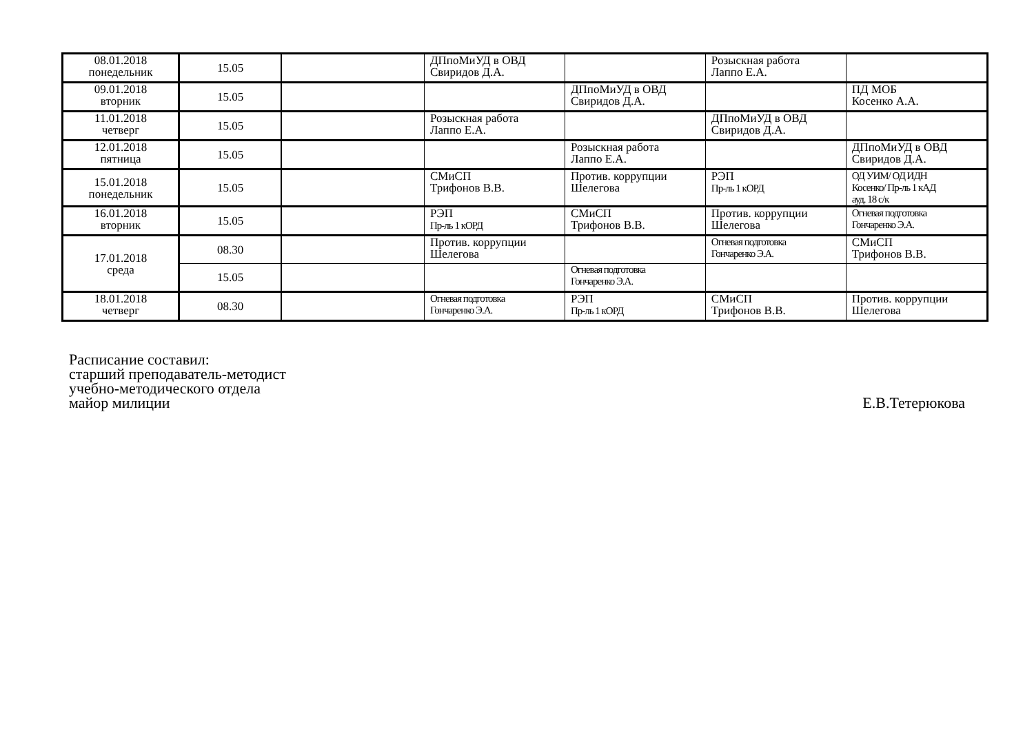| 08.01.2018 понедельник | 15.05 | | ДПпоМиУД в ОВД Свиридов Д.А. | | Розыскная работа Лаппо Е.А. | |
| 09.01.2018 вторник | 15.05 | | | ДПпоМиУД в ОВД Свиридов Д.А. | | ПД МОБ Косенко А.А. |
| 11.01.2018 четверг | 15.05 | | Розыскная работа Лаппо Е.А. | | ДПпоМиУД в ОВД Свиридов Д.А. | |
| 12.01.2018 пятница | 15.05 | | | Розыскная работа Лаппо Е.А. | | ДПпоМиУД в ОВД Свиридов Д.А. |
| 15.01.2018 понедельник | 15.05 | | СМиСП Трифонов В.В. | Против. коррупции Шелегова | РЭП Пр-ль 1 кОРД | ОД УИМ/ ОД ИДН Косенко/ Пр-ль 1 кАД ауд. 18 с/к |
| 16.01.2018 вторник | 15.05 | | РЭП Пр-ль 1 кОРД | СМиСП Трифонов В.В. | Против. коррупции Шелегова | Огневая подготовка Гончаренко Э.А. |
| 17.01.2018 среда | 08.30 | | Против. коррупции Шелегова | | Огневая подготовка Гончаренко Э.А. | СМиСП Трифонов В.В. |
| | 15.05 | | | Огневая подготовка Гончаренко Э.А. | | |
| 18.01.2018 четверг | 08.30 | | Огневая подготовка Гончаренко Э.А. | РЭП Пр-ль 1 кОРД | СМиСП Трифонов В.В. | Против. коррупции Шелегова |
Расписание составил:
старший преподаватель-методист
учебно-методического отдела
майор милиции
Е.В.Тетерюкова